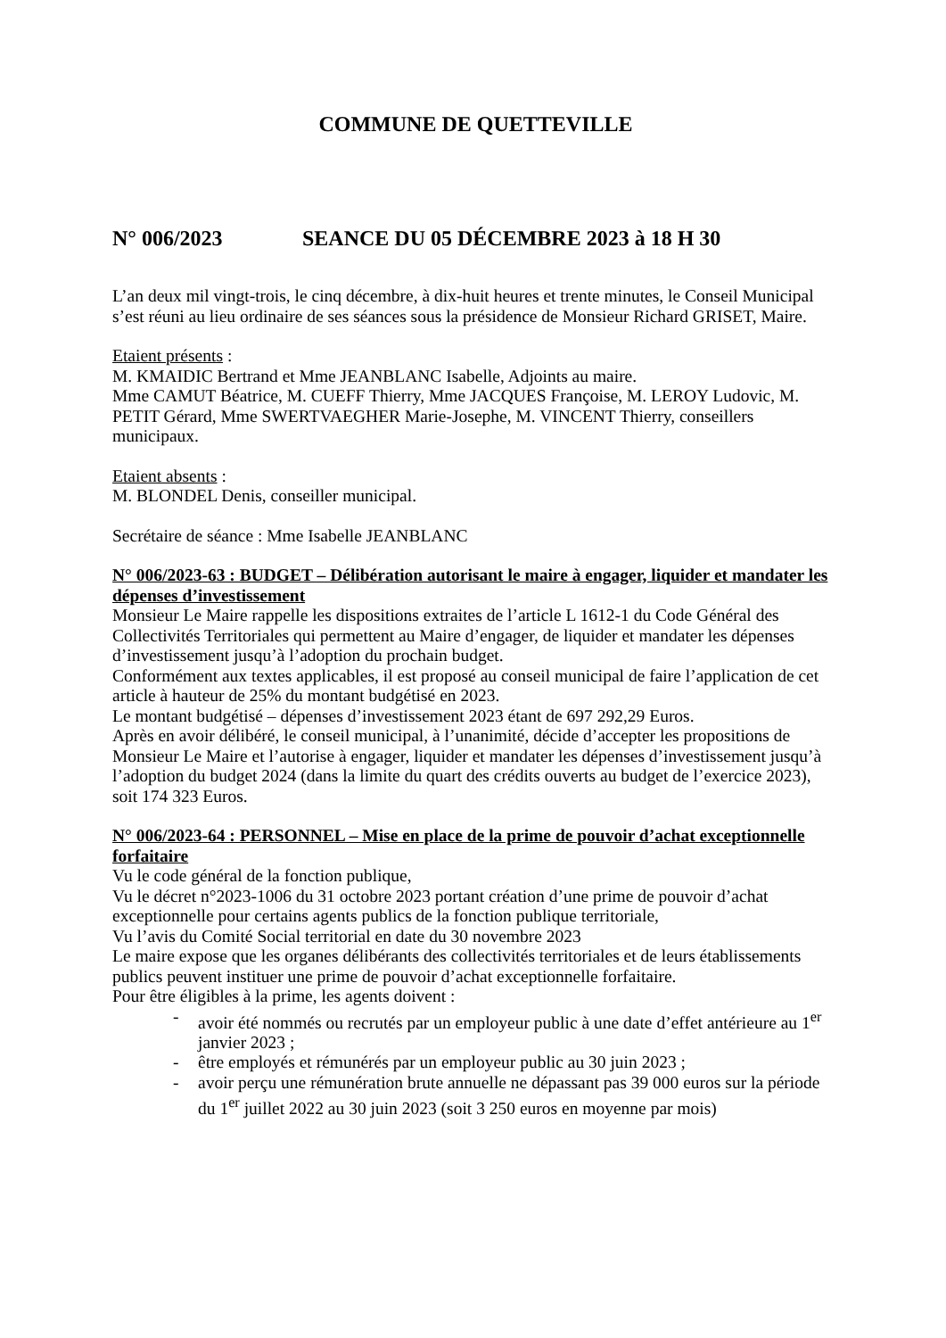COMMUNE DE QUETTEVILLE
N° 006/2023 SEANCE DU 05 DÉCEMBRE 2023 à 18 H 30
L’an deux mil vingt-trois, le cinq décembre, à dix-huit heures et trente minutes, le Conseil Municipal s’est réuni au lieu ordinaire de ses séances sous la présidence de Monsieur Richard GRISET, Maire.
Etaient présents :
M. KMAIDIC Bertrand et Mme JEANBLANC Isabelle, Adjoints au maire.
Mme CAMUT Béatrice, M. CUEFF Thierry, Mme JACQUES Françoise, M. LEROY Ludovic, M. PETIT Gérard, Mme SWERTVAEGHER Marie-Josephe, M. VINCENT Thierry, conseillers municipaux.
Etaient absents :
M. BLONDEL Denis, conseiller municipal.
Secrétaire de séance : Mme Isabelle JEANBLANC
N° 006/2023-63 : BUDGET – Délibération autorisant le maire à engager, liquider et mandater les dépenses d’investissement
Monsieur Le Maire rappelle les dispositions extraites de l’article L 1612-1 du Code Général des Collectivités Territoriales qui permettent au Maire d’engager, de liquider et mandater les dépenses d’investissement jusqu’à l’adoption du prochain budget.
Conformément aux textes applicables, il est proposé au conseil municipal de faire l’application de cet article à hauteur de 25% du montant budgétisé en 2023.
Le montant budgétisé – dépenses d’investissement 2023 étant de 697 292,29 Euros.
Après en avoir délibéré, le conseil municipal, à l’unanimité, décide d’accepter les propositions de Monsieur Le Maire et l’autorise à engager, liquider et mandater les dépenses d’investissement jusqu’à l’adoption du budget 2024 (dans la limite du quart des crédits ouverts au budget de l’exercice 2023), soit 174 323 Euros.
N° 006/2023-64 : PERSONNEL – Mise en place de la prime de pouvoir d’achat exceptionnelle forfaitaire
Vu le code général de la fonction publique,
Vu le décret n°2023-1006 du 31 octobre 2023 portant création d’une prime de pouvoir d’achat exceptionnelle pour certains agents publics de la fonction publique territoriale,
Vu l’avis du Comité Social territorial en date du 30 novembre 2023
Le maire expose que les organes délibérants des collectivités territoriales et de leurs établissements publics peuvent instituer une prime de pouvoir d’achat exceptionnelle forfaitaire.
Pour être éligibles à la prime, les agents doivent :
- avoir été nommés ou recrutés par un employeur public à une date d’effet antérieure au 1<sup>er</sup> janvier 2023 ;
- être employés et rémunérés par un employeur public au 30 juin 2023 ;
- avoir perçu une rémunération brute annuelle ne dépassant pas 39 000 euros sur la période du 1<sup>er</sup> juillet 2022 au 30 juin 2023 (soit 3 250 euros en moyenne par mois)